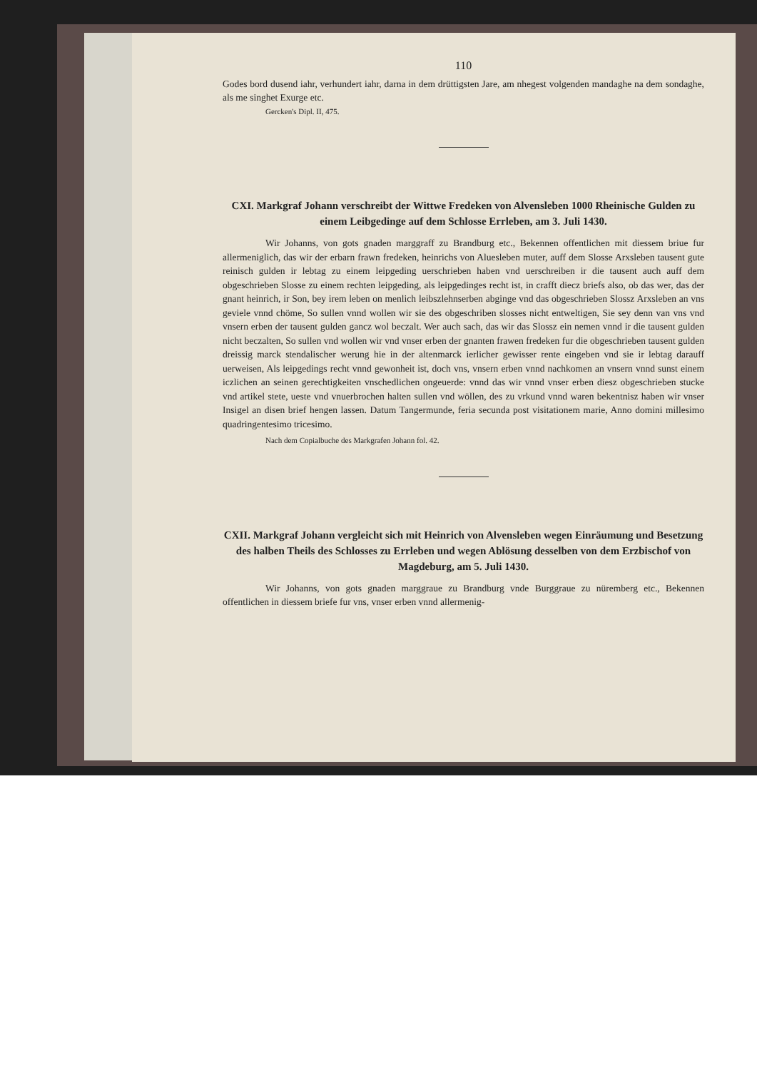110
Godes bord dusend iahr, verhundert iahr, darna in dem drüttigsten Jare, am nhegest volgenden mandaghe na dem sondaghe, als me singhet Exurge etc.
Gercken's Dipl. II, 475.
CXI. Markgraf Johann verschreibt der Wittwe Fredeken von Alvensleben 1000 Rheinische Gulden zu einem Leibgedinge auf dem Schlosse Errleben, am 3. Juli 1430.
Wir Johanns, von gots gnaden marggraff zu Brandburg etc., Bekennen offentlichen mit diessem briue fur allermeniglich, das wir der erbarn frawn fredeken, heinrichs von Aluesleben muter, auff dem Slosse Arxsleben tausent gute reinisch gulden ir lebtag zu einem leipgeding uerschrieben haben vnd uerschreiben ir die tausent auch auff dem obgeschrieben Slosse zu einem rechten leipgeding, als leipgedinges recht ist, in crafft diecz briefs also, ob das wer, das der gnant heinrich, ir Son, bey irem leben on menlich leibszlehnserben abginge vnd das obgeschrieben Slossz Arxsleben an vns geviele vnnd chöme, So sullen vnnd wollen wir sie des obgeschriben slosses nicht entweltigen, Sie sey denn van vns vnd vnsern erben der tausent gulden gancz wol beczalt. Wer auch sach, das wir das Slossz ein nemen vnnd ir die tausent gulden nicht beczalten, So sullen vnd wollen wir vnd vnser erben der gnanten frawen fredeken fur die obgeschrieben tausent gulden dreissig marck stendalischer werung hie in der altenmarck ierlicher gewisser rente eingeben vnd sie ir lebtag darauff uerweisen, Als leipgedings recht vnnd gewonheit ist, doch vns, vnsern erben vnnd nachkomen an vnsern vnnd sunst einem iczlichen an seinen gerechtigkeiten vnschedlichen ongeuerde: vnnd das wir vnnd vnser erben diesz obgeschrieben stucke vnd artikel stete, ueste vnd vnuerbrochen halten sullen vnd wöllen, des zu vrkund vnnd waren bekentnisz haben wir vnser Insigel an disen brief hengen lassen. Datum Tangermunde, feria secunda post visitationem marie, Anno domini millesimo quadringentesimo tricesimo.
Nach dem Copialbuche des Markgrafen Johann fol. 42.
CXII. Markgraf Johann vergleicht sich mit Heinrich von Alvensleben wegen Einräumung und Besetzung des halben Theils des Schlosses zu Errleben und wegen Ablösung desselben von dem Erzbischof von Magdeburg, am 5. Juli 1430.
Wir Johanns, von gots gnaden marggraue zu Brandburg vnde Burggraue zu nüremberg etc., Bekennen offentlichen in diessem briefe fur vns, vnser erben vnnd allermenig-